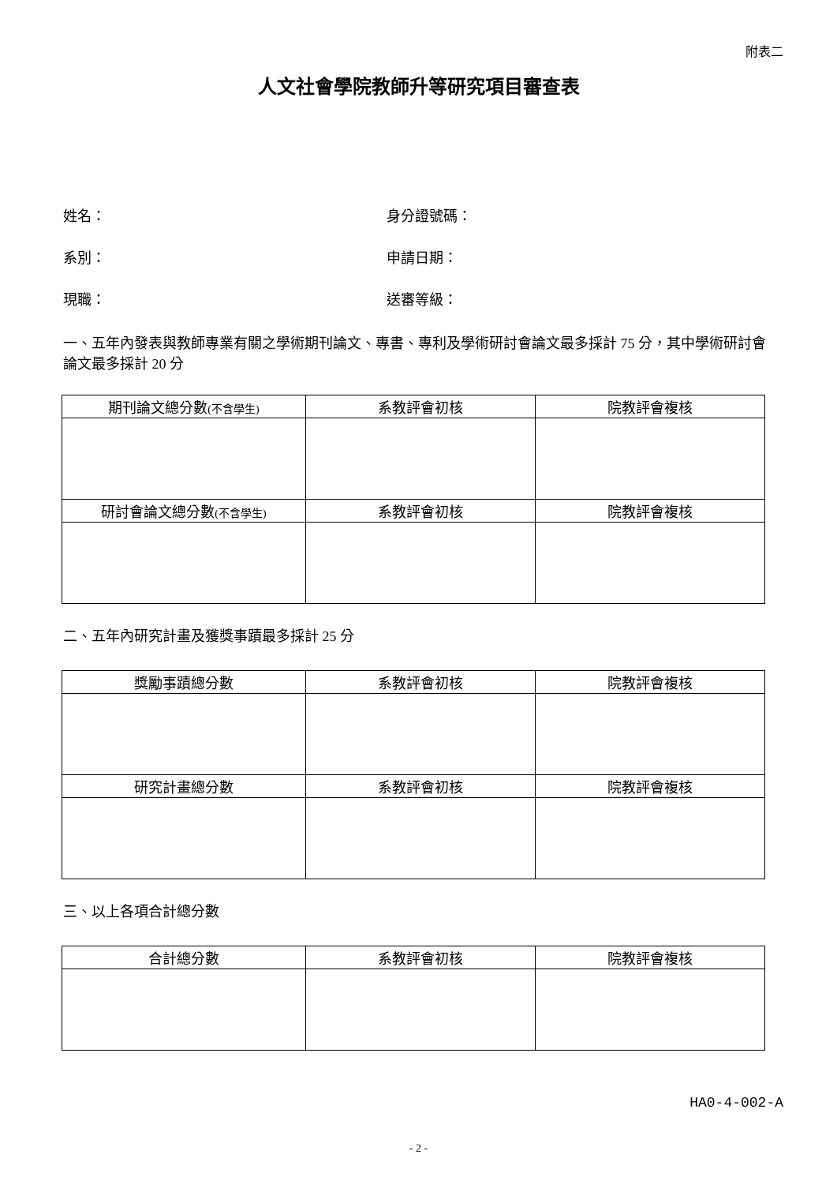附表二
人文社會學院教師升等研究項目審查表
姓名： 身分證號碼：
系別： 申請日期：
現職： 送審等級：
一、五年內發表與教師專業有關之學術期刊論文、專書、專利及學術研討會論文最多採計 75 分，其中學術研討會論文最多採計 20 分
| 期刊論文總分數 (不含學生) | 系教評會初核 | 院教評會複核 |
| 研討會論文總分數 (不含學生) | 系教評會初核 | 院教評會複核 |
二、五年內研究計畫及獲獎事蹟最多採計 25 分
| 獎勵事蹟總分數 | 系教評會初核 | 院教評會複核 |
| 研究計畫總分數 | 系教評會初核 | 院教評會複核 |
三、以上各項合計總分數
| 合計總分數 | 系教評會初核 | 院教評會複核 |
HA0-4-002-A
- 2 -